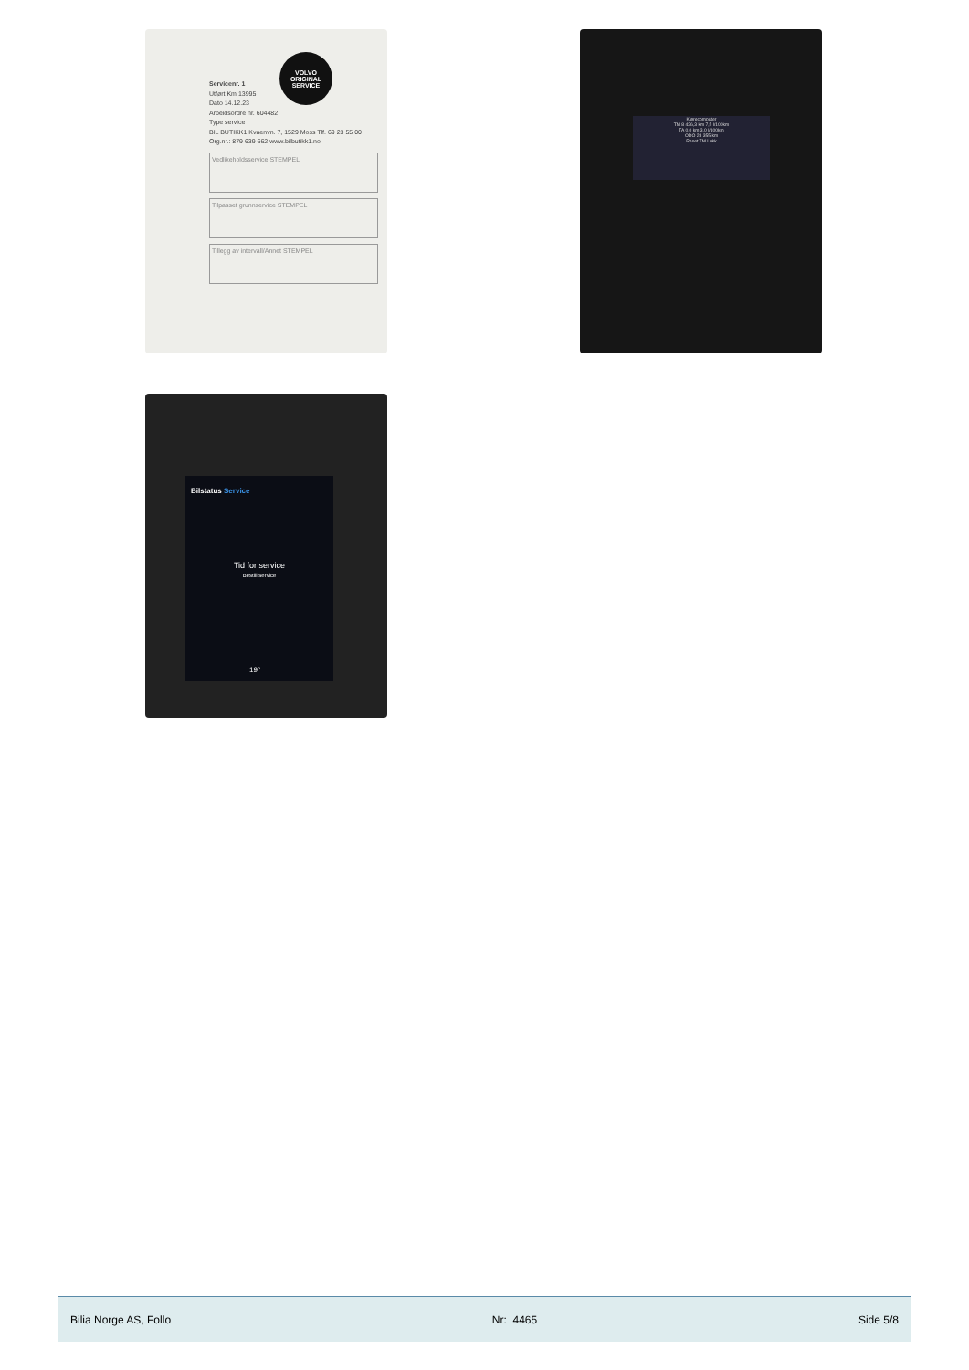VOLVO
ORIGINAL
SERVICE
Servicenr. 1
Utført Km 13995
Dato 14.12.23
Arbeidsordre nr. 604482
Type service
BIL BUTIKK1 Kvaenvn. 7, 1529 Moss Tlf. 69 23 55 00 Org.nr.: 879 639 662 www.bilbutikk1.no
Vedlikeholdsservice STEMPEL
Tilpasset grunnservice STEMPEL
Tillegg av intervall/Annet STEMPEL
Kjørecomputer
TM 8 426,3 km 7,5 l/100km
TA 0,0 km 3,0 l/100km
ODO 28 355 km
Reset TM Lukk
Bilstatus Service
Tid for service
Bestill service
19°
Bilia Norge AS, Follo Nr: 4465 Side 5/8